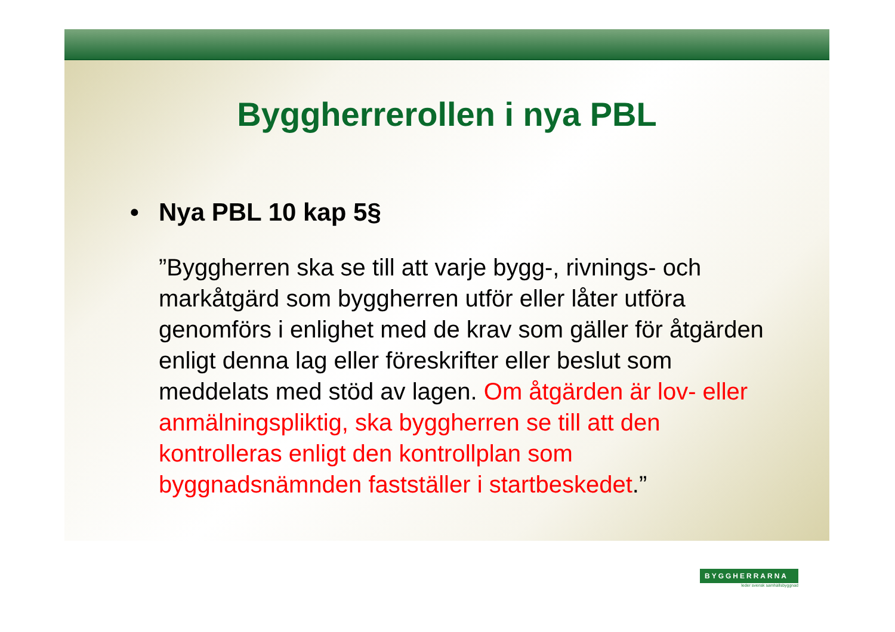Byggherrerollen i nya PBL
• Nya PBL 10 kap 5§
”Byggherren ska se till att varje bygg-, rivnings- och markåtgärd som byggherren utför eller låter utföra genomförs i enlighet med de krav som gäller för åtgärden enligt denna lag eller föreskrifter eller beslut som meddelats med stöd av lagen. Om åtgärden är lov- eller anmälningspliktig, ska byggherren se till att den kontrolleras enligt den kontrollplan som byggnadsnämnden fastställer i startbeskedet.”
BYGGHERRARNA
leder svensk samhällsbyggnad